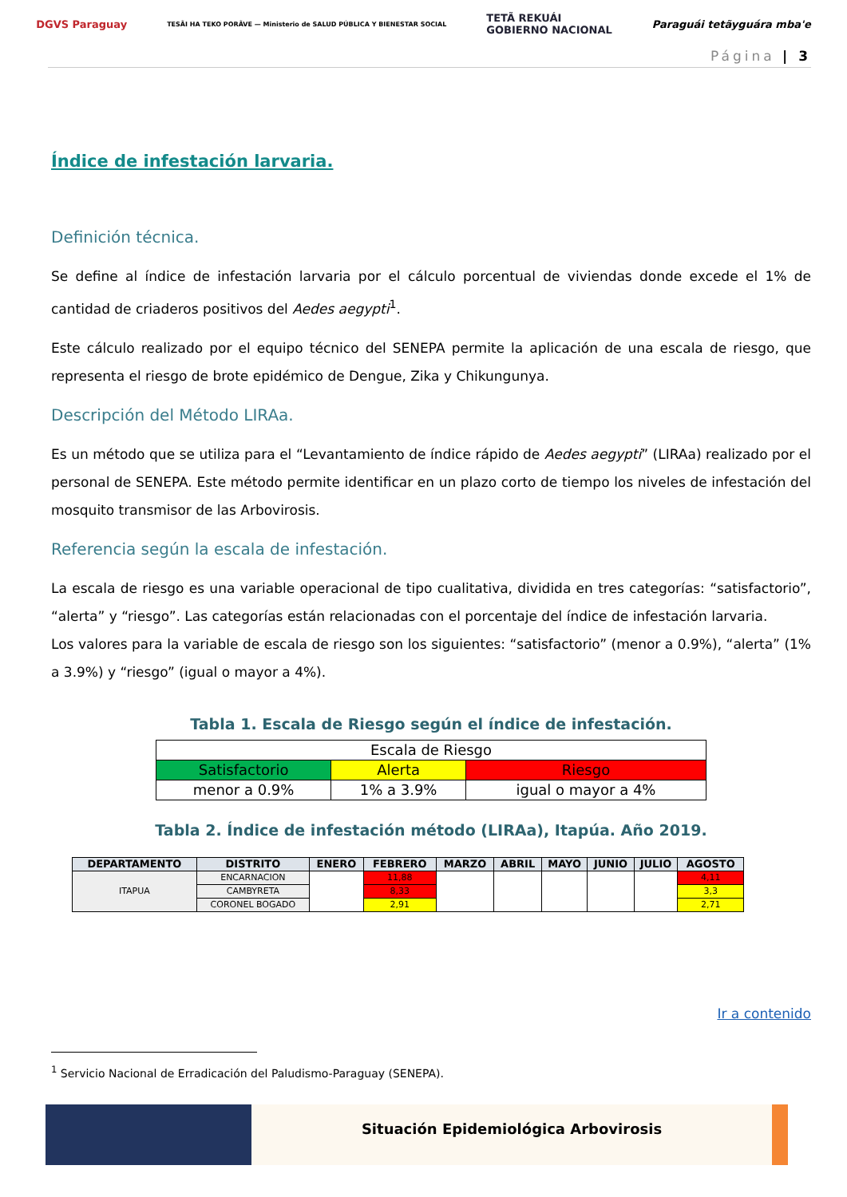DGVS Paraguay TESÃI HA TEKO PORÃVE — Ministerio de SALUD PÚBLICA Y BIENESTAR SOCIAL TETÃ REKUÁI
GOBIERNO NACIONAL Paraguái tetãyguára mba'e
Página | 3
Índice de infestación larvaria.
Definición técnica.
Se define al índice de infestación larvaria por el cálculo porcentual de viviendas donde excede el 1% de cantidad de criaderos positivos del Aedes aegypti<sup>1</sup>.
Este cálculo realizado por el equipo técnico del SENEPA permite la aplicación de una escala de riesgo, que representa el riesgo de brote epidémico de Dengue, Zika y Chikungunya.
Descripción del Método LIRAa.
Es un método que se utiliza para el “Levantamiento de índice rápido de Aedes aegypti” (LIRAa) realizado por el personal de SENEPA. Este método permite identificar en un plazo corto de tiempo los niveles de infestación del mosquito transmisor de las Arbovirosis.
Referencia según la escala de infestación.
La escala de riesgo es una variable operacional de tipo cualitativa, dividida en tres categorías: “satisfactorio”, “alerta” y “riesgo”. Las categorías están relacionadas con el porcentaje del índice de infestación larvaria.
Los valores para la variable de escala de riesgo son los siguientes: “satisfactorio” (menor a 0.9%), “alerta” (1% a 3.9%) y “riesgo” (igual o mayor a 4%).
Tabla 1. Escala de Riesgo según el índice de infestación.
| Escala de Riesgo | | |
| Satisfactorio | Alerta | Riesgo |
| menor a 0.9% | 1% a 3.9% | igual o mayor a 4% |
Tabla 2. Índice de infestación método (LIRAa), Itapúa. Año 2019.
| DEPARTAMENTO | DISTRITO | ENERO | FEBRERO | MARZO | ABRIL | MAYO | JUNIO | JULIO | AGOSTO |
| --- | --- | --- | --- | --- | --- | --- | --- | --- | --- |
| ITAPUA | ENCARNACION | | 11,88 | | | | | | 4,11 |
| | CAMBYRETA | | 8,33 | | | | | | 3,3 |
| | CORONEL BOGADO | | 2,91 | | | | | | 2,71 |
Ir a contenido
<sup>1</sup> Servicio Nacional de Erradicación del Paludismo-Paraguay (SENEPA).
Situación Epidemiológica Arbovirosis